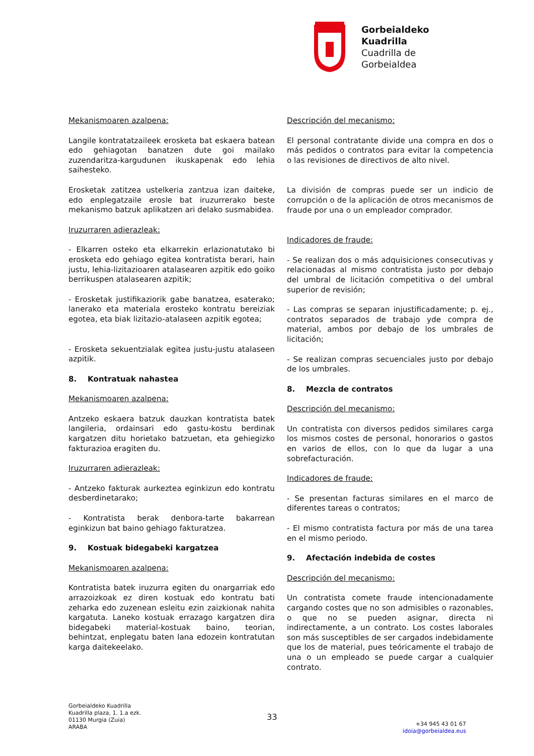Gorbeialdeko
Kuadrilla
Cuadrilla de
Gorbeialdea
Mekanismoaren azalpena:
Langile kontratatzaileek erosketa bat eskaera batean edo gehiagotan banatzen dute goi mailako zuzendaritza-kargudunen ikuskapenak edo lehia saihesteko.
Erosketak zatitzea ustelkeria zantzua izan daiteke, edo enplegatzaile erosle bat iruzurrerako beste mekanismo batzuk aplikatzen ari delako susmabidea.
Iruzurraren adierazleak:
- Elkarren osteko eta elkarrekin erlazionatutako bi erosketa edo gehiago egitea kontratista berari, hain justu, lehia-lizitazioaren atalasearen azpitik edo goiko berrikuspen atalasearen azpitik;
- Erosketak justifikaziorik gabe banatzea, esaterako; lanerako eta materiala erosteko kontratu bereiziak egotea, eta biak lizitazio-atalaseen azpitik egotea;
- Erosketa sekuentzialak egitea justu-justu atalaseen azpitik.
8. Kontratuak nahastea
Mekanismoaren azalpena:
Antzeko eskaera batzuk dauzkan kontratista batek langileria, ordainsari edo gastu-kostu berdinak kargatzen ditu horietako batzuetan, eta gehiegizko fakturazioa eragiten du.
Iruzurraren adierazleak:
- Antzeko fakturak aurkeztea eginkizun edo kontratu desberdinetarako;
- Kontratista berak denbora-tarte bakarrean eginkizun bat baino gehiago fakturatzea.
9. Kostuak bidegabeki kargatzea
Mekanismoaren azalpena:
Kontratista batek iruzurra egiten du onargarriak edo arrazoizkoak ez diren kostuak edo kontratu bati zeharka edo zuzenean esleitu ezin zaizkionak nahita kargatuta. Laneko kostuak errazago kargatzen dira bidegabeki material-kostuak baino, teorian, behintzat, enplegatu baten lana edozein kontratutan karga daitekeelako.
Descripción del mecanismo:
El personal contratante divide una compra en dos o más pedidos o contratos para evitar la competencia o las revisiones de directivos de alto nivel.
La división de compras puede ser un indicio de corrupción o de la aplicación de otros mecanismos de fraude por una o un empleador comprador.
Indicadores de fraude:
- Se realizan dos o más adquisiciones consecutivas y relacionadas al mismo contratista justo por debajo del umbral de licitación competitiva o del umbral superior de revisión;
- Las compras se separan injustificadamente; p. ej., contratos separados de trabajo yde compra de material, ambos por debajo de los umbrales de licitación;
- Se realizan compras secuenciales justo por debajo de los umbrales.
8. Mezcla de contratos
Descripción del mecanismo:
Un contratista con diversos pedidos similares carga los mismos costes de personal, honorarios o gastos en varios de ellos, con lo que da lugar a una sobrefacturación.
Indicadores de fraude:
- Se presentan facturas similares en el marco de diferentes tareas o contratos;
- El mismo contratista factura por más de una tarea en el mismo periodo.
9. Afectación indebida de costes
Descripción del mecanismo:
Un contratista comete fraude intencionadamente cargando costes que no son admisibles o razonables, o que no se pueden asignar, directa ni indirectamente, a un contrato. Los costes laborales son más susceptibles de ser cargados indebidamente que los de material, pues teóricamente el trabajo de una o un empleado se puede cargar a cualquier contrato.
Gorbeialdeko Kuadrilla
Kuadrilla plaza, 1. 1.a ezk.
01130 Murgia (Zuia)
ARABA
33
+34 945 43 01 67
idoia@gorbeialdea.eus